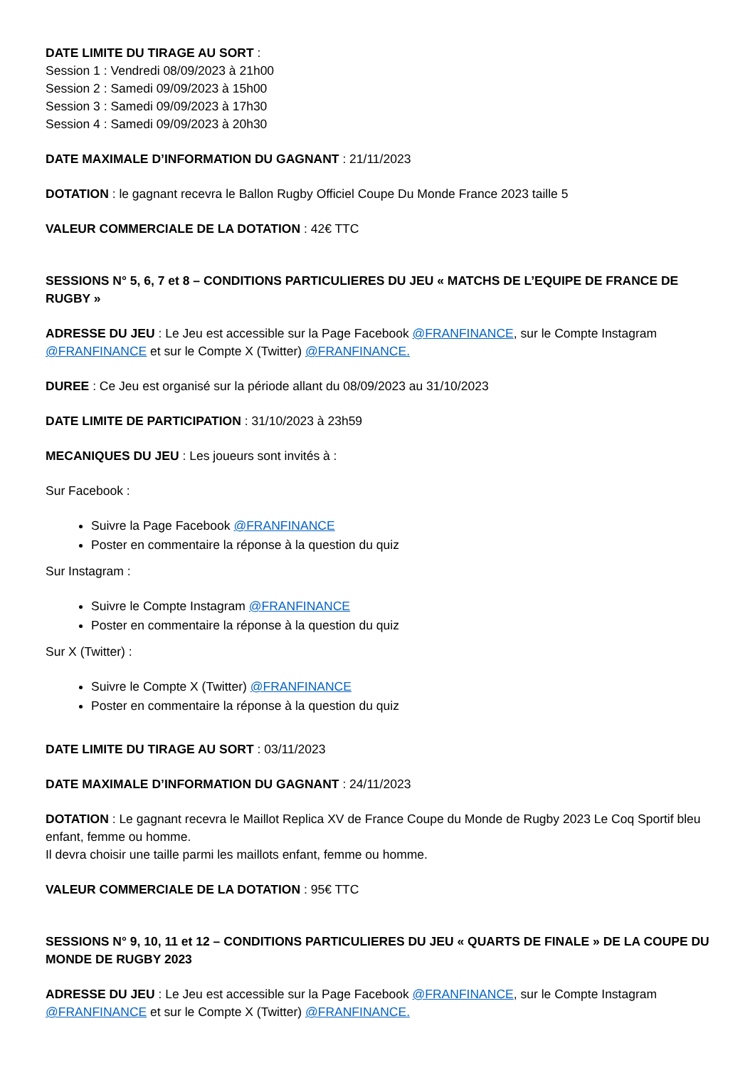DATE LIMITE DU TIRAGE AU SORT :
Session 1 : Vendredi 08/09/2023 à 21h00
Session 2 : Samedi 09/09/2023 à 15h00
Session 3 : Samedi 09/09/2023 à 17h30
Session 4 : Samedi 09/09/2023 à 20h30
DATE MAXIMALE D’INFORMATION DU GAGNANT : 21/11/2023
DOTATION : le gagnant recevra le Ballon Rugby Officiel Coupe Du Monde France 2023 taille 5
VALEUR COMMERCIALE DE LA DOTATION : 42€ TTC
SESSIONS N° 5, 6, 7 et 8 – CONDITIONS PARTICULIERES DU JEU « MATCHS DE L’EQUIPE DE FRANCE DE RUGBY »
ADRESSE DU JEU : Le Jeu est accessible sur la Page Facebook @FRANFINANCE, sur le Compte Instagram @FRANFINANCE et sur le Compte X (Twitter) @FRANFINANCE.
DUREE : Ce Jeu est organisé sur la période allant du 08/09/2023 au 31/10/2023
DATE LIMITE DE PARTICIPATION : 31/10/2023 à 23h59
MECANIQUES DU JEU : Les joueurs sont invités à :
Sur Facebook :
Suivre la Page Facebook @FRANFINANCE
Poster en commentaire la réponse à la question du quiz
Sur Instagram :
Suivre le Compte Instagram @FRANFINANCE
Poster en commentaire la réponse à la question du quiz
Sur X (Twitter) :
Suivre le Compte X (Twitter) @FRANFINANCE
Poster en commentaire la réponse à la question du quiz
DATE LIMITE DU TIRAGE AU SORT : 03/11/2023
DATE MAXIMALE D’INFORMATION DU GAGNANT : 24/11/2023
DOTATION : Le gagnant recevra le Maillot Replica XV de France Coupe du Monde de Rugby 2023 Le Coq Sportif bleu enfant, femme ou homme.
Il devra choisir une taille parmi les maillots enfant, femme ou homme.
VALEUR COMMERCIALE DE LA DOTATION : 95€ TTC
SESSIONS N° 9, 10, 11 et 12 – CONDITIONS PARTICULIERES DU JEU « QUARTS DE FINALE » DE LA COUPE DU MONDE DE RUGBY 2023
ADRESSE DU JEU : Le Jeu est accessible sur la Page Facebook @FRANFINANCE, sur le Compte Instagram @FRANFINANCE et sur le Compte X (Twitter) @FRANFINANCE.